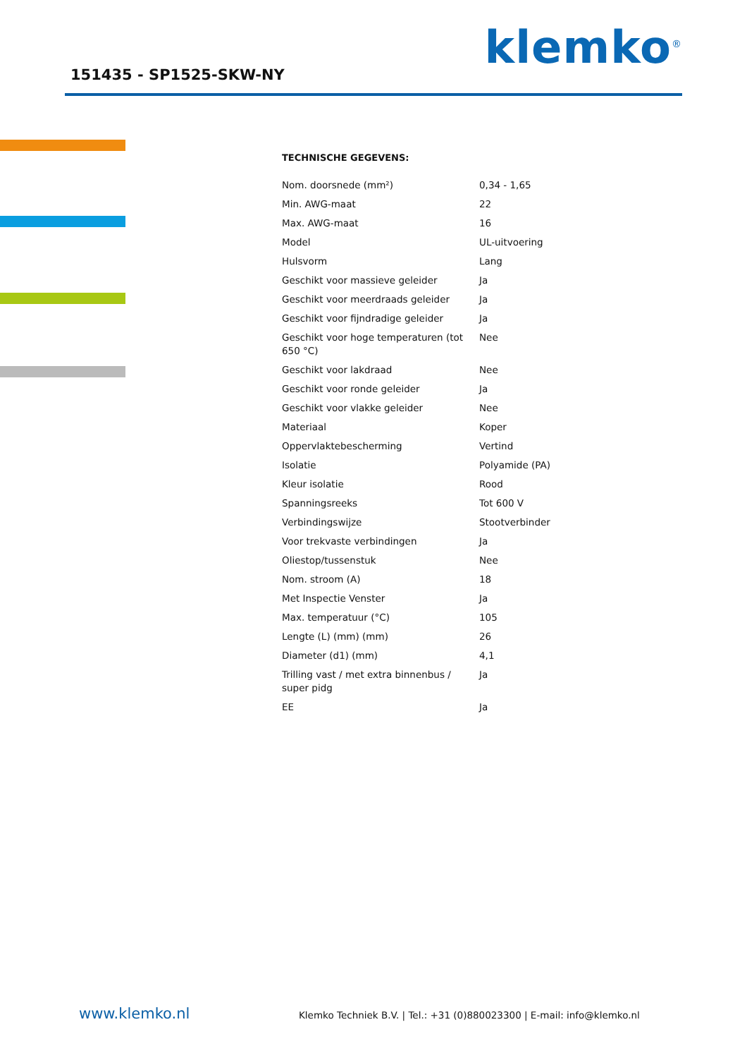151435 - SP1525-SKW-NY klemko<sup>®</sup>
TECHNISCHE GEGEVENS:
| Nom. doorsnede (mm²) | 0,34 - 1,65 |
| Min. AWG-maat | 22 |
| Max. AWG-maat | 16 |
| Model | UL-uitvoering |
| Hulsvorm | Lang |
| Geschikt voor massieve geleider | Ja |
| Geschikt voor meerdraads geleider | Ja |
| Geschikt voor fijndradige geleider | Ja |
| Geschikt voor hoge temperaturen (tot 650 °C) | Nee |
| Geschikt voor lakdraad | Nee |
| Geschikt voor ronde geleider | Ja |
| Geschikt voor vlakke geleider | Nee |
| Materiaal | Koper |
| Oppervlaktebescherming | Vertind |
| Isolatie | Polyamide (PA) |
| Kleur isolatie | Rood |
| Spanningsreeks | Tot 600 V |
| Verbindingswijze | Stootverbinder |
| Voor trekvaste verbindingen | Ja |
| Oliestop/tussenstuk | Nee |
| Nom. stroom (A) | 18 |
| Met Inspectie Venster | Ja |
| Max. temperatuur (°C) | 105 |
| Lengte (L) (mm) (mm) | 26 |
| Diameter (d1) (mm) | 4,1 |
| Trilling vast / met extra binnenbus / super pidg | Ja |
| EE | Ja |
www.klemko.nl
Klemko Techniek B.V. | Tel.: +31 (0)880023300 | E-mail: info@klemko.nl